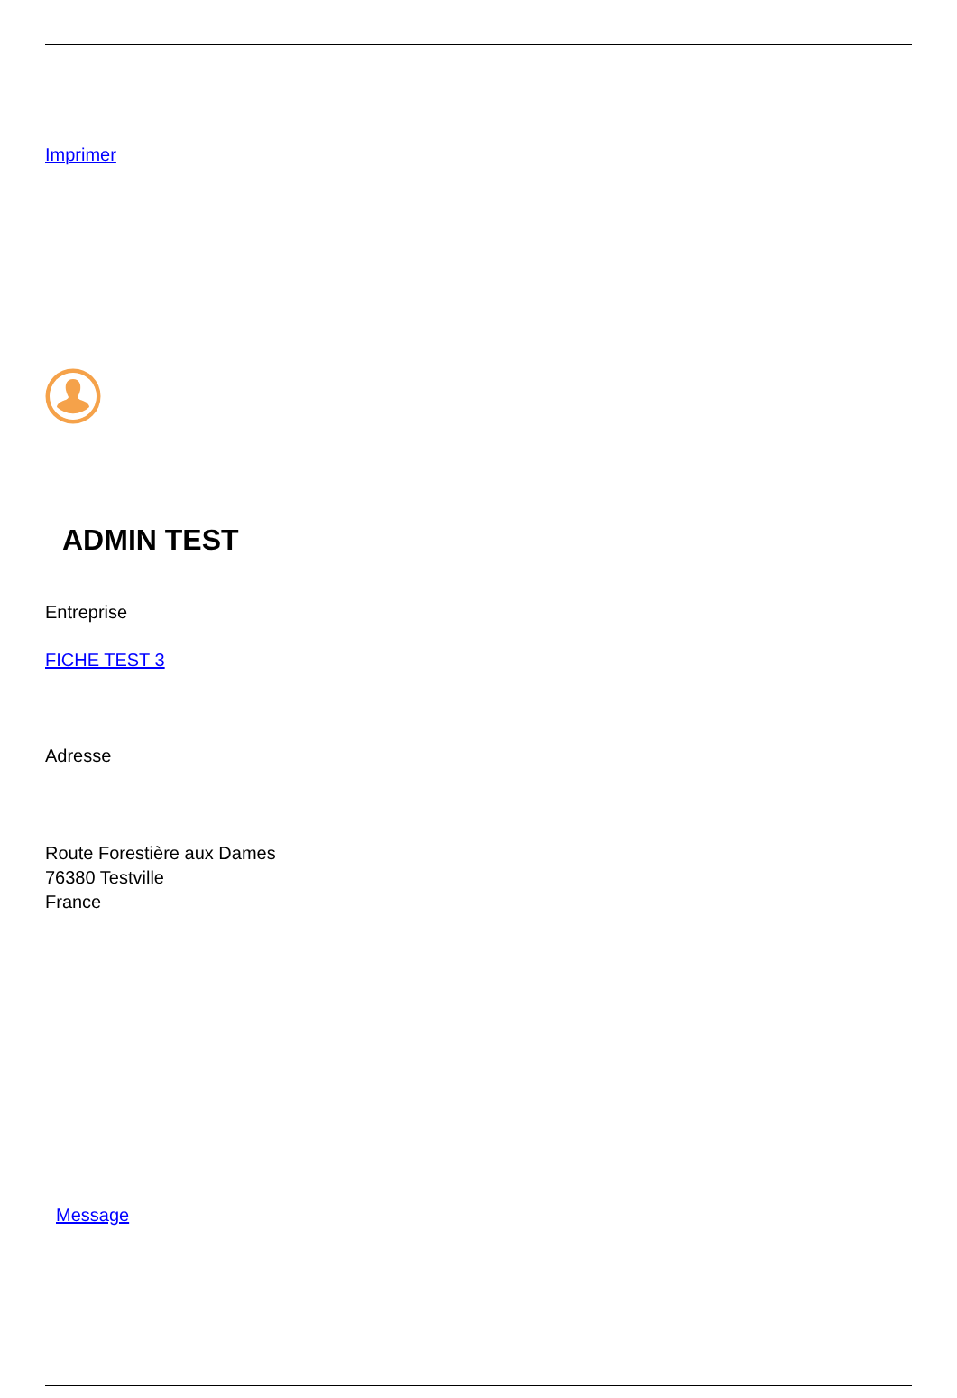Imprimer
ADMIN TEST
Entreprise
FICHE TEST 3
Adresse
Route Forestière aux Dames
76380 Testville
France
Message